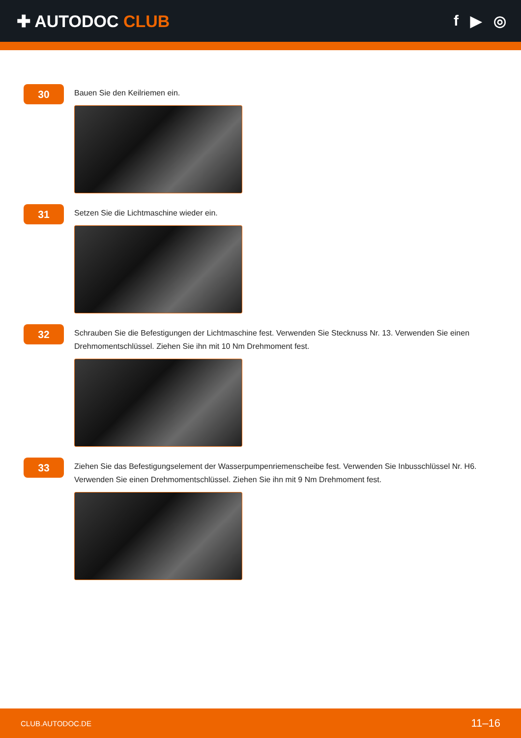✚ AUTODOC CLUB f ▶ ◎
30
Bauen Sie den Keilriemen ein.
31
Setzen Sie die Lichtmaschine wieder ein.
32
Schrauben Sie die Befestigungen der Lichtmaschine fest. Verwenden Sie Stecknuss Nr. 13. Verwenden Sie einen Drehmomentschlüssel. Ziehen Sie ihn mit 10 Nm Drehmoment fest.
33
Ziehen Sie das Befestigungselement der Wasserpumpenriemenscheibe fest. Verwenden Sie Inbusschlüssel Nr. H6. Verwenden Sie einen Drehmomentschlüssel. Ziehen Sie ihn mit 9 Nm Drehmoment fest.
CLUB.AUTODOC.DE 11–16